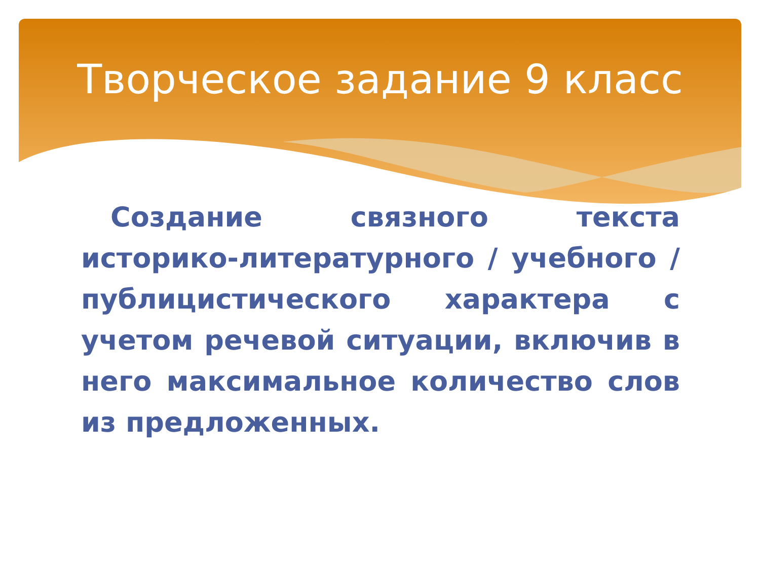Творческое задание 9 класс
Создание связного текста историко-литературного / учебного / публицистического характера с учетом речевой ситуации, включив в него максимальное количество слов из предложенных.